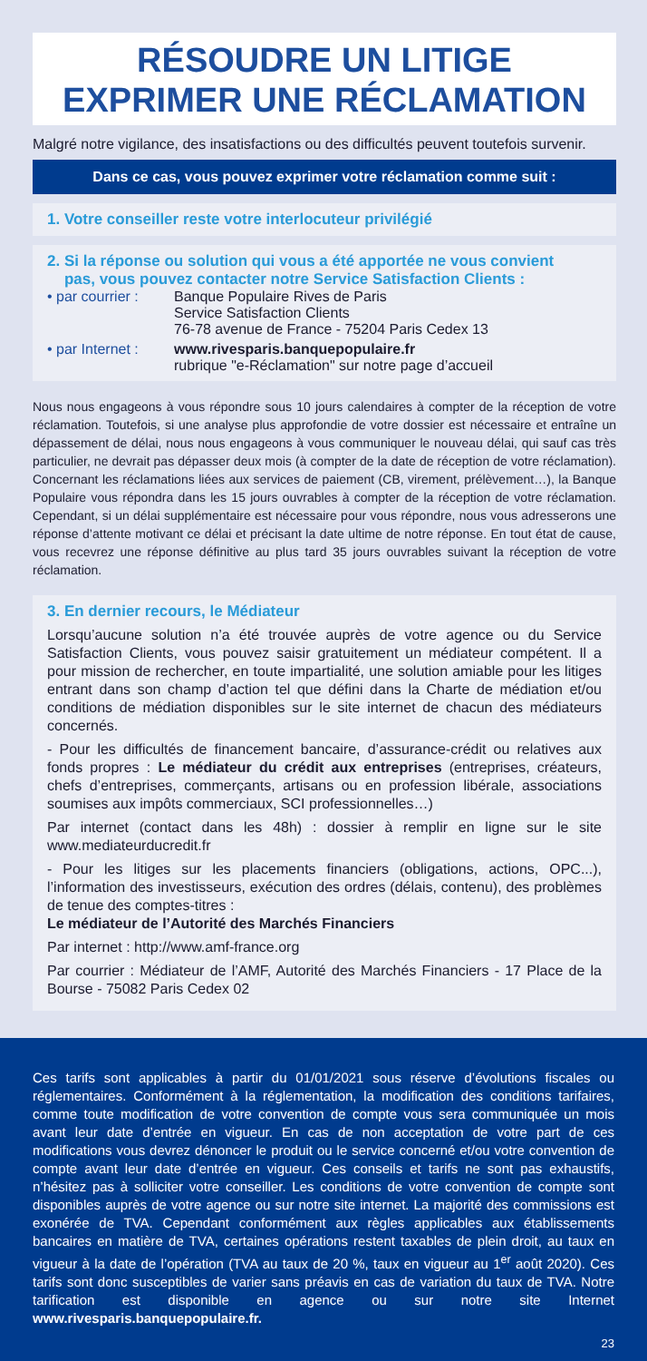RÉSOUDRE UN LITIGE
EXPRIMER UNE RÉCLAMATION
Malgré notre vigilance, des insatisfactions ou des difficultés peuvent toutefois survenir.
Dans ce cas, vous pouvez exprimer votre réclamation comme suit :
1. Votre conseiller reste votre interlocuteur privilégié
2. Si la réponse ou solution qui vous a été apportée ne vous convient
pas, vous pouvez contacter notre Service Satisfaction Clients :
• par courrier : Banque Populaire Rives de Paris
Service Satisfaction Clients
76-78 avenue de France - 75204 Paris Cedex 13
• par Internet : www.rivesparis.banquepopulaire.fr
rubrique "e-Réclamation" sur notre page d’accueil
Nous nous engageons à vous répondre sous 10 jours calendaires à compter de la réception de votre réclamation. Toutefois, si une analyse plus approfondie de votre dossier est nécessaire et entraîne un dépassement de délai, nous nous engageons à vous communiquer le nouveau délai, qui sauf cas très particulier, ne devrait pas dépasser deux mois (à compter de la date de réception de votre réclamation). Concernant les réclamations liées aux services de paiement (CB, virement, prélèvement…), la Banque Populaire vous répondra dans les 15 jours ouvrables à compter de la réception de votre réclamation. Cependant, si un délai supplémentaire est nécessaire pour vous répondre, nous vous adresserons une réponse d’attente motivant ce délai et précisant la date ultime de notre réponse. En tout état de cause, vous recevrez une réponse définitive au plus tard 35 jours ouvrables suivant la réception de votre réclamation.
3. En dernier recours, le Médiateur
Lorsqu’aucune solution n’a été trouvée auprès de votre agence ou du Service Satisfaction Clients, vous pouvez saisir gratuitement un médiateur compétent. Il a pour mission de rechercher, en toute impartialité, une solution amiable pour les litiges entrant dans son champ d’action tel que défini dans la Charte de médiation et/ou conditions de médiation disponibles sur le site internet de chacun des médiateurs concernés.
- Pour les difficultés de financement bancaire, d’assurance-crédit ou relatives aux fonds propres : Le médiateur du crédit aux entreprises (entreprises, créateurs, chefs d’entreprises, commerçants, artisans ou en profession libérale, associations soumises aux impôts commerciaux, SCI professionnelles…)
Par internet (contact dans les 48h) : dossier à remplir en ligne sur le site www.mediateurducredit.fr
- Pour les litiges sur les placements financiers (obligations, actions, OPC...), l’information des investisseurs, exécution des ordres (délais, contenu), des problèmes de tenue des comptes-titres :
Le médiateur de l’Autorité des Marchés Financiers
Par internet : http://www.amf-france.org
Par courrier : Médiateur de l’AMF, Autorité des Marchés Financiers - 17 Place de la Bourse - 75082 Paris Cedex 02
Ces tarifs sont applicables à partir du 01/01/2021 sous réserve d’évolutions fiscales ou réglementaires. Conformément à la réglementation, la modification des conditions tarifaires, comme toute modification de votre convention de compte vous sera communiquée un mois avant leur date d’entrée en vigueur. En cas de non acceptation de votre part de ces modifications vous devrez dénoncer le produit ou le service concerné et/ou votre convention de compte avant leur date d’entrée en vigueur. Ces conseils et tarifs ne sont pas exhaustifs, n’hésitez pas à solliciter votre conseiller. Les conditions de votre convention de compte sont disponibles auprès de votre agence ou sur notre site internet. La majorité des commissions est exonérée de TVA. Cependant conformément aux règles applicables aux établissements bancaires en matière de TVA, certaines opérations restent taxables de plein droit, au taux en vigueur à la date de l’opération (TVA au taux de 20 %, taux en vigueur au 1<sup>er</sup> août 2020). Ces tarifs sont donc susceptibles de varier sans préavis en cas de variation du taux de TVA. Notre tarification est disponible en agence ou sur notre site Internet www.rivesparis.banquepopulaire.fr.
23